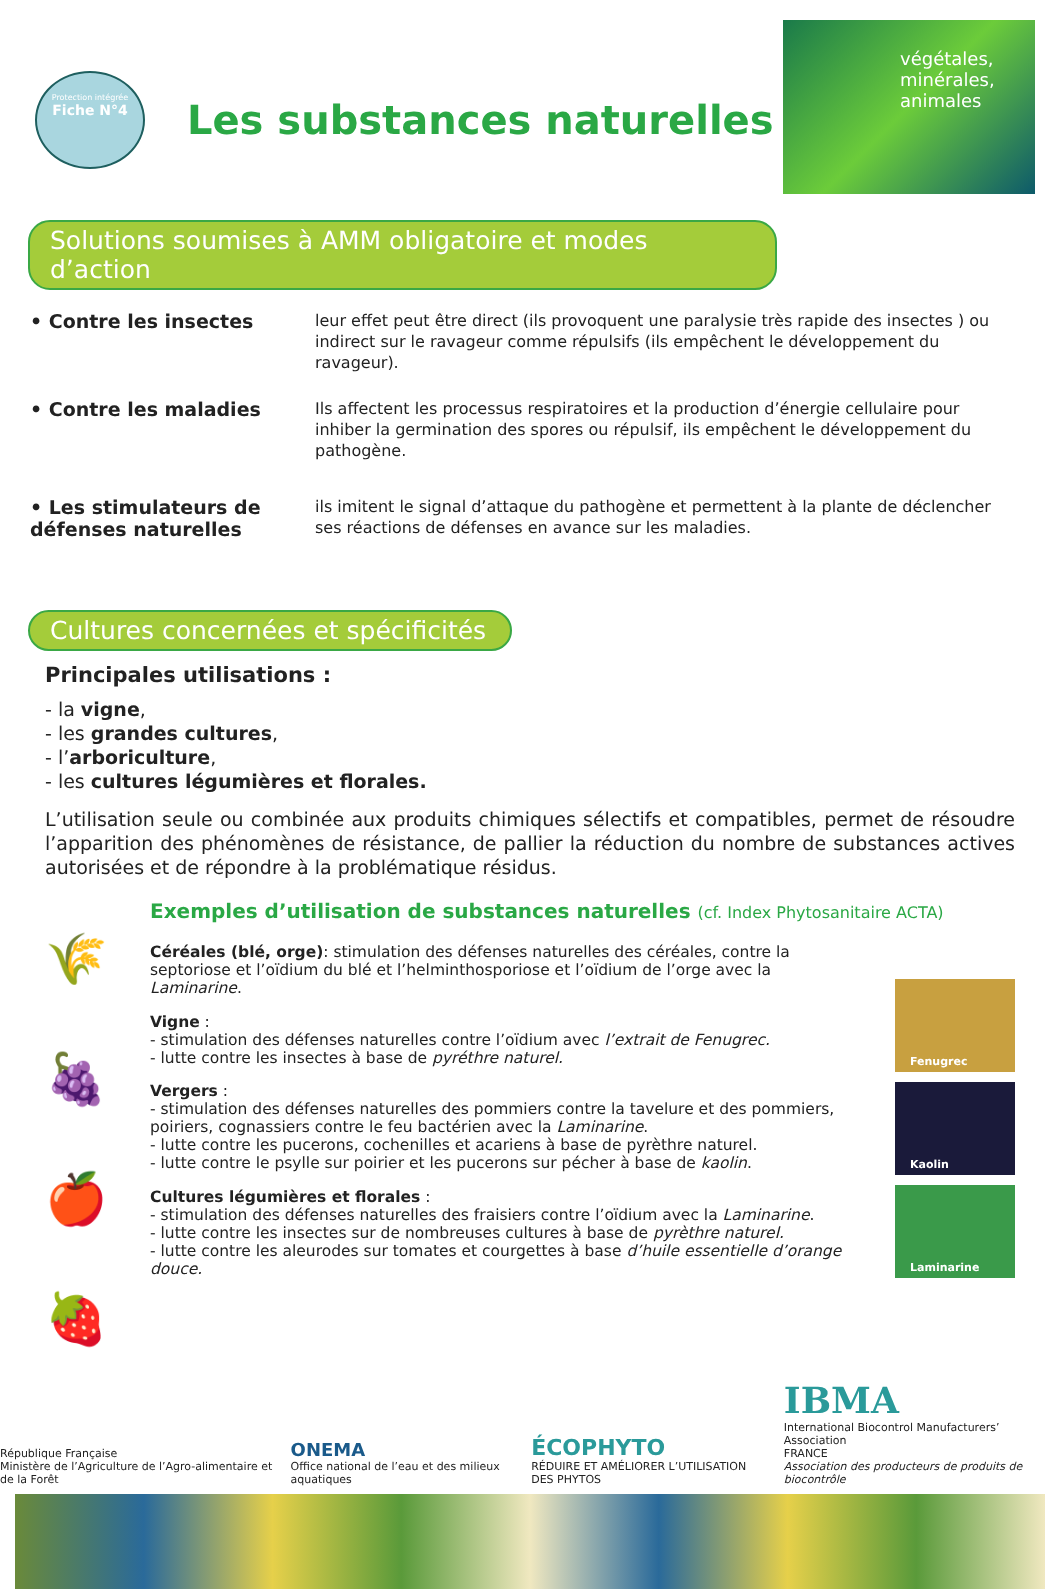Protection intégrée
Fiche N°4
Les substances naturelles
végétales, minérales, animales
Solutions soumises à AMM obligatoire et modes d’action
• Contre les insectes
leur effet peut être direct (ils provoquent une paralysie très rapide des insectes ) ou indirect sur le ravageur comme répulsifs (ils empêchent le développement du ravageur).
• Contre les maladies
Ils affectent les processus respiratoires et la production d’énergie cellulaire pour inhiber la germination des spores ou répulsif, ils empêchent le développement du pathogène.
• Les stimulateurs de défenses naturelles
ils imitent le signal d’attaque du pathogène et permettent à la plante de déclencher ses réactions de défenses en avance sur les maladies.
Cultures concernées et spécificités
Principales utilisations :
- la vigne,
- les grandes cultures,
- l’arboriculture,
- les cultures légumières et florales.
L’utilisation seule ou combinée aux produits chimiques sélectifs et compatibles, permet de résoudre l’apparition des phénomènes de résistance, de pallier la réduction du nombre de substances actives autorisées et de répondre à la problématique résidus.
🌾
🍇
🍎
🍓
Exemples d’utilisation de substances naturelles (cf. Index Phytosanitaire ACTA)
Céréales (blé, orge): stimulation des défenses naturelles des céréales, contre la septoriose et l’oïdium du blé et l’helminthosporiose et l’oïdium de l’orge avec la Laminarine.
Vigne :
- stimulation des défenses naturelles contre l’oïdium avec l’extrait de Fenugrec.
- lutte contre les insectes à base de pyréthre naturel.
Vergers :
- stimulation des défenses naturelles des pommiers contre la tavelure et des pommiers, poiriers, cognassiers contre le feu bactérien avec la Laminarine.
- lutte contre les pucerons, cochenilles et acariens à base de pyrèthre naturel.
- lutte contre le psylle sur poirier et les pucerons sur pécher à base de kaolin.
Cultures légumières et florales :
- stimulation des défenses naturelles des fraisiers contre l’oïdium avec la Laminarine.
- lutte contre les insectes sur de nombreuses cultures à base de pyrèthre naturel.
- lutte contre les aleurodes sur tomates et courgettes à base d’huile essentielle d’orange douce.
Fenugrec
Kaolin
Laminarine
République Française
Ministère de l’Agriculture de l’Agro-alimentaire et de la Forêt
ONEMA
Office national de l’eau et des milieux aquatiques
ÉCOPHYTO
RÉDUIRE ET AMÉLIORER L’UTILISATION DES PHYTOS
IBMA
International Biocontrol Manufacturers’ Association
FRANCE
Association des producteurs de produits de biocontrôle